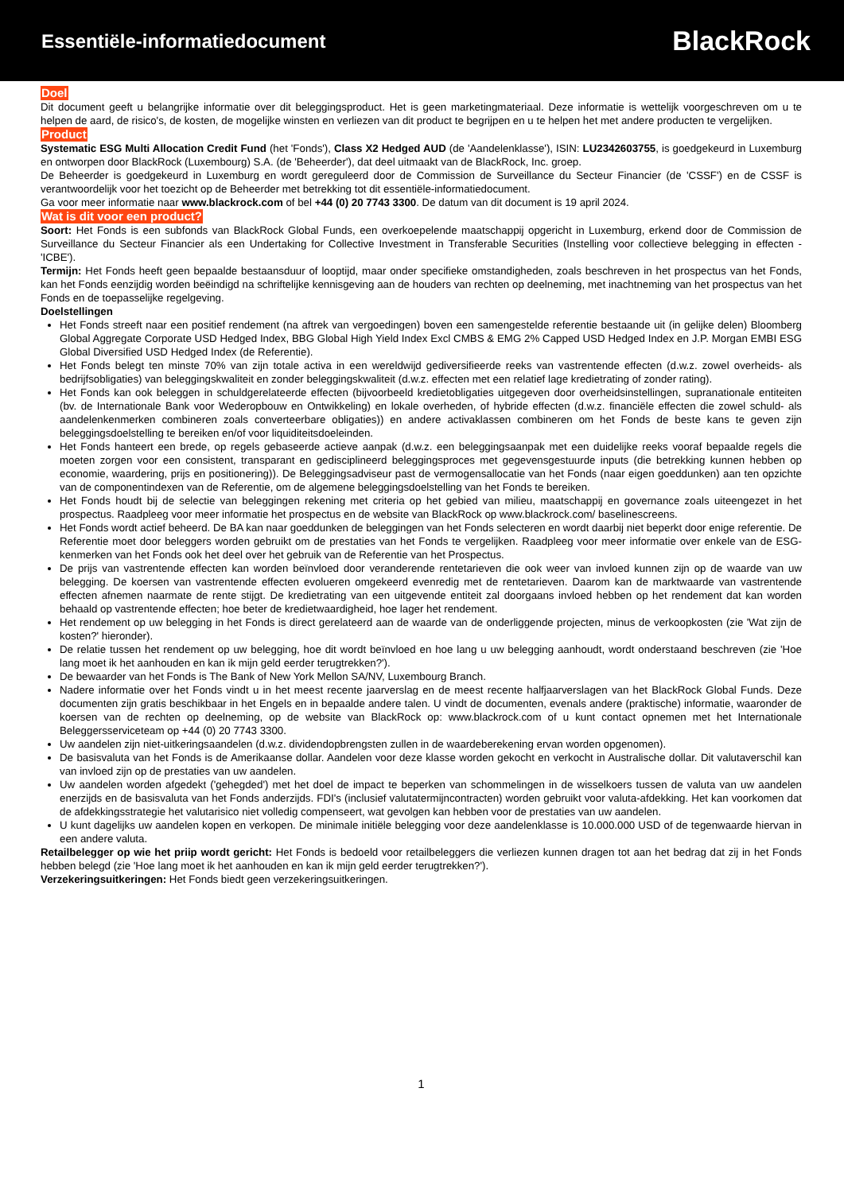Essentiële-informatiedocument
BlackRock
Doel
Dit document geeft u belangrijke informatie over dit beleggingsproduct. Het is geen marketingmateriaal. Deze informatie is wettelijk voorgeschreven om u te helpen de aard, de risico's, de kosten, de mogelijke winsten en verliezen van dit product te begrijpen en u te helpen het met andere producten te vergelijken.
Product
Systematic ESG Multi Allocation Credit Fund (het 'Fonds'), Class X2 Hedged AUD (de 'Aandelenklasse'), ISIN: LU2342603755, is goedgekeurd in Luxemburg en ontworpen door BlackRock (Luxembourg) S.A. (de 'Beheerder'), dat deel uitmaakt van de BlackRock, Inc. groep.
De Beheerder is goedgekeurd in Luxemburg en wordt gereguleerd door de Commission de Surveillance du Secteur Financier (de 'CSSF') en de CSSF is verantwoordelijk voor het toezicht op de Beheerder met betrekking tot dit essentiële-informatiedocument.
Ga voor meer informatie naar www.blackrock.com of bel +44 (0) 20 7743 3300. De datum van dit document is 19 april 2024.
Wat is dit voor een product?
Soort: Het Fonds is een subfonds van BlackRock Global Funds, een overkoepelende maatschappij opgericht in Luxemburg, erkend door de Commission de Surveillance du Secteur Financier als een Undertaking for Collective Investment in Transferable Securities (Instelling voor collectieve belegging in effecten - 'ICBE').
Termijn: Het Fonds heeft geen bepaalde bestaansduur of looptijd, maar onder specifieke omstandigheden, zoals beschreven in het prospectus van het Fonds, kan het Fonds eenzijdig worden beëindigd na schriftelijke kennisgeving aan de houders van rechten op deelneming, met inachtneming van het prospectus van het Fonds en de toepasselijke regelgeving.
Doelstellingen
Het Fonds streeft naar een positief rendement (na aftrek van vergoedingen) boven een samengestelde referentie bestaande uit (in gelijke delen) Bloomberg Global Aggregate Corporate USD Hedged Index, BBG Global High Yield Index Excl CMBS & EMG 2% Capped USD Hedged Index en J.P. Morgan EMBI ESG Global Diversified USD Hedged Index (de Referentie).
Het Fonds belegt ten minste 70% van zijn totale activa in een wereldwijd gediversifieerde reeks van vastrentende effecten (d.w.z. zowel overheids- als bedrijfsobligaties) van beleggingskwaliteit en zonder beleggingskwaliteit (d.w.z. effecten met een relatief lage kredietrating of zonder rating).
Het Fonds kan ook beleggen in schuldgerelateerde effecten (bijvoorbeeld kredietobligaties uitgegeven door overheidsinstellingen, supranationale entiteiten (bv. de Internationale Bank voor Wederopbouw en Ontwikkeling) en lokale overheden, of hybride effecten (d.w.z. financiële effecten die zowel schuld- als aandelenkenmerken combineren zoals converteerbare obligaties)) en andere activaklassen combineren om het Fonds de beste kans te geven zijn beleggingsdoelstelling te bereiken en/of voor liquiditeitsdoeleinden.
Het Fonds hanteert een brede, op regels gebaseerde actieve aanpak (d.w.z. een beleggingsaanpak met een duidelijke reeks vooraf bepaalde regels die moeten zorgen voor een consistent, transparant en gedisciplineerd beleggingsproces met gegevensgestuurde inputs (die betrekking kunnen hebben op economie, waardering, prijs en positionering)). De Beleggingsadviseur past de vermogensallocatie van het Fonds (naar eigen goeddunken) aan ten opzichte van de componentindexen van de Referentie, om de algemene beleggingsdoelstelling van het Fonds te bereiken.
Het Fonds houdt bij de selectie van beleggingen rekening met criteria op het gebied van milieu, maatschappij en governance zoals uiteengezet in het prospectus. Raadpleeg voor meer informatie het prospectus en de website van BlackRock op www.blackrock.com/ baselinescreens.
Het Fonds wordt actief beheerd. De BA kan naar goeddunken de beleggingen van het Fonds selecteren en wordt daarbij niet beperkt door enige referentie. De Referentie moet door beleggers worden gebruikt om de prestaties van het Fonds te vergelijken. Raadpleeg voor meer informatie over enkele van de ESG-kenmerken van het Fonds ook het deel over het gebruik van de Referentie van het Prospectus.
De prijs van vastrentende effecten kan worden beïnvloed door veranderende rentetarieven die ook weer van invloed kunnen zijn op de waarde van uw belegging. De koersen van vastrentende effecten evolueren omgekeerd evenredig met de rentetarieven. Daarom kan de marktwaarde van vastrentende effecten afnemen naarmate de rente stijgt. De kredietrating van een uitgevende entiteit zal doorgaans invloed hebben op het rendement dat kan worden behaald op vastrentende effecten; hoe beter de kredietwaardigheid, hoe lager het rendement.
Het rendement op uw belegging in het Fonds is direct gerelateerd aan de waarde van de onderliggende projecten, minus de verkoopkosten (zie 'Wat zijn de kosten?' hieronder).
De relatie tussen het rendement op uw belegging, hoe dit wordt beïnvloed en hoe lang u uw belegging aanhoudt, wordt onderstaand beschreven (zie 'Hoe lang moet ik het aanhouden en kan ik mijn geld eerder terugtrekken?').
De bewaarder van het Fonds is The Bank of New York Mellon SA/NV, Luxembourg Branch.
Nadere informatie over het Fonds vindt u in het meest recente jaarverslag en de meest recente halfjaarverslagen van het BlackRock Global Funds. Deze documenten zijn gratis beschikbaar in het Engels en in bepaalde andere talen. U vindt de documenten, evenals andere (praktische) informatie, waaronder de koersen van de rechten op deelneming, op de website van BlackRock op: www.blackrock.com of u kunt contact opnemen met het Internationale Beleggersserviceteam op +44 (0) 20 7743 3300.
Uw aandelen zijn niet-uitkeringsaandelen (d.w.z. dividendopbrengsten zullen in de waardeberekening ervan worden opgenomen).
De basisvaluta van het Fonds is de Amerikaanse dollar. Aandelen voor deze klasse worden gekocht en verkocht in Australische dollar. Dit valutaverschil kan van invloed zijn op de prestaties van uw aandelen.
Uw aandelen worden afgedekt ('gehegded') met het doel de impact te beperken van schommelingen in de wisselkoers tussen de valuta van uw aandelen enerzijds en de basisvaluta van het Fonds anderzijds. FDI's (inclusief valutatermijncontracten) worden gebruikt voor valuta-afdekking. Het kan voorkomen dat de afdekkingsstrategie het valutarisico niet volledig compenseert, wat gevolgen kan hebben voor de prestaties van uw aandelen.
U kunt dagelijks uw aandelen kopen en verkopen. De minimale initiële belegging voor deze aandelenklasse is 10.000.000 USD of de tegenwaarde hiervan in een andere valuta.
Retailbelegger op wie het priip wordt gericht: Het Fonds is bedoeld voor retailbeleggers die verliezen kunnen dragen tot aan het bedrag dat zij in het Fonds hebben belegd (zie 'Hoe lang moet ik het aanhouden en kan ik mijn geld eerder terugtrekken?').
Verzekeringsuitkeringen: Het Fonds biedt geen verzekeringsuitkeringen.
1